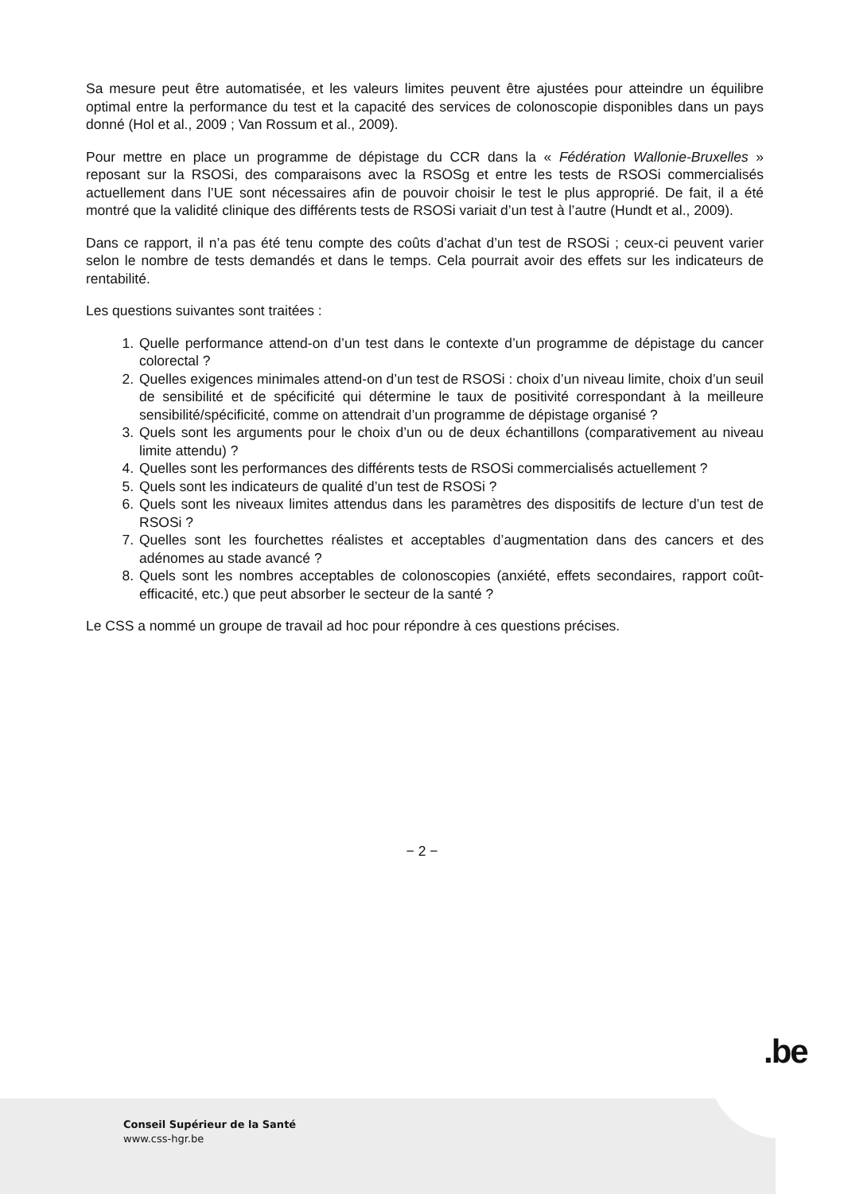Sa mesure peut être automatisée, et les valeurs limites peuvent être ajustées pour atteindre un équilibre optimal entre la performance du test et la capacité des services de colonoscopie disponibles dans un pays donné (Hol et al., 2009 ; Van Rossum et al., 2009).
Pour mettre en place un programme de dépistage du CCR dans la « Fédération Wallonie-Bruxelles » reposant sur la RSOSi, des comparaisons avec la RSOSg et entre les tests de RSOSi commercialisés actuellement dans l’UE sont nécessaires afin de pouvoir choisir le test le plus approprié. De fait, il a été montré que la validité clinique des différents tests de RSOSi variait d’un test à l’autre (Hundt et al., 2009).
Dans ce rapport, il n’a pas été tenu compte des coûts d’achat d’un test de RSOSi ; ceux-ci peuvent varier selon le nombre de tests demandés et dans le temps. Cela pourrait avoir des effets sur les indicateurs de rentabilité.
Les questions suivantes sont traitées :
1. Quelle performance attend-on d’un test dans le contexte d’un programme de dépistage du cancer colorectal ?
2. Quelles exigences minimales attend-on d’un test de RSOSi : choix d’un niveau limite, choix d’un seuil de sensibilité et de spécificité qui détermine le taux de positivité correspondant à la meilleure sensibilité/spécificité, comme on attendrait d’un programme de dépistage organisé ?
3. Quels sont les arguments pour le choix d’un ou de deux échantillons (comparativement au niveau limite attendu) ?
4. Quelles sont les performances des différents tests de RSOSi commercialisés actuellement ?
5. Quels sont les indicateurs de qualité d’un test de RSOSi ?
6. Quels sont les niveaux limites attendus dans les paramètres des dispositifs de lecture d’un test de RSOSi ?
7. Quelles sont les fourchettes réalistes et acceptables d’augmentation dans des cancers et des adénomes au stade avancé ?
8. Quels sont les nombres acceptables de colonoscopies (anxiété, effets secondaires, rapport coût-efficacité, etc.) que peut absorber le secteur de la santé ?
Le CSS a nommé un groupe de travail ad hoc pour répondre à ces questions précises.
− 2 −
.be
Conseil Supérieur de la Santé
www.css-hgr.be